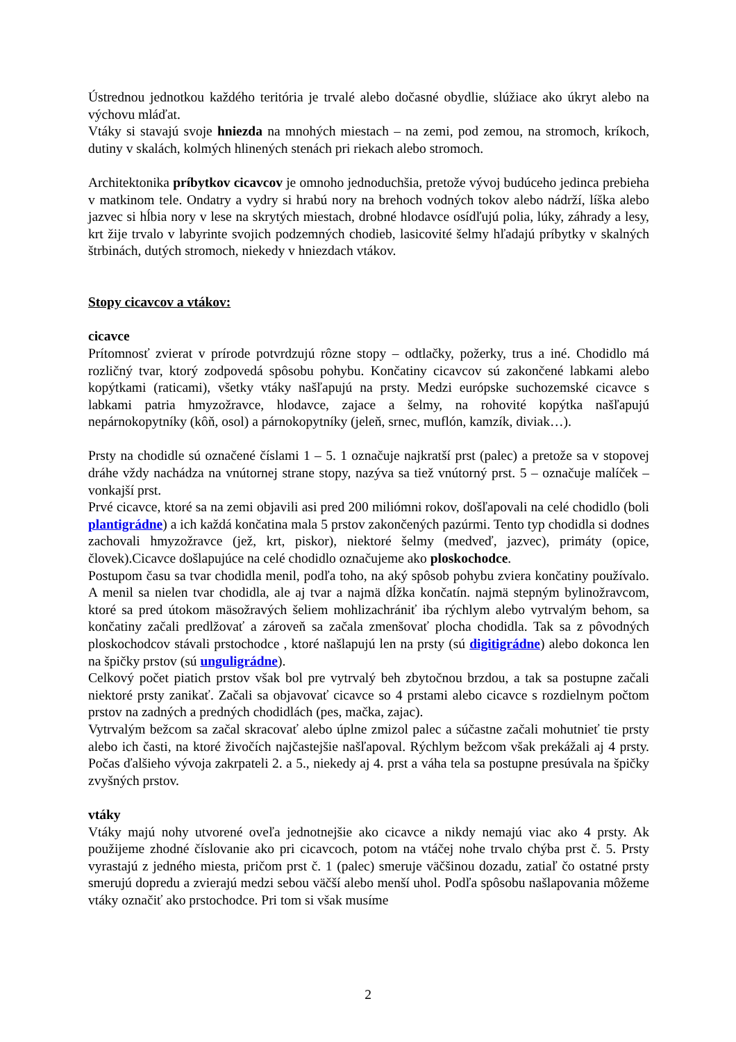Ústrednou jednotkou každého teritória je trvalé alebo dočasné obydlie, slúžiace ako úkryt alebo na výchovu mláďat.
Vtáky si stavajú svoje hniezda na mnohých miestach – na zemi, pod zemou, na stromoch, kríkoch, dutiny v skalách, kolmých hlinených stenách pri riekach alebo stromoch.
Architektonika príbytkov cicavcov je omnoho jednoduchšia, pretože vývoj budúceho jedinca prebieha v matkinom tele. Ondatry a vydry si hrabú nory na brehoch vodných tokov alebo nádrží, líška alebo jazvec si hĺbia nory v lese na skrytých miestach, drobné hlodavce osídľujú polia, lúky, záhrady a lesy, krt žije trvalo v labyrinte svojich podzemných chodieb, lasicovité šelmy hľadajú príbytky v skalných štrbinách, dutých stromoch, niekedy v hniezdach vtákov.
Stopy cicavcov a vtákov:
cicavce
Prítomnosť zvierat v prírode potvrdzujú rôzne stopy – odtlačky, požerky, trus a iné. Chodidlo má rozličný tvar, ktorý zodpovedá spôsobu pohybu. Končatiny cicavcov sú zakončené labkami alebo kopýtkami (raticami), všetky vtáky našľapujú na prsty. Medzi európske suchozemské cicavce s labkami patria hmyzožravce, hlodavce, zajace a šelmy, na rohovité kopýtka našľapujú nepárnokopytníky (kôň, osol) a párnokopytníky (jeleň, srnec, muflón, kamzík, diviak…).
Prsty na chodidle sú označené číslami 1 – 5. 1 označuje najkratší prst (palec) a pretože sa v stopovej dráhe vždy nachádza na vnútornej strane stopy, nazýva sa tiež vnútorný prst. 5 – označuje malíček – vonkajší prst.
Prvé cicavce, ktoré sa na zemi objavili asi pred 200 miliómni rokov, došľapovali na celé chodidlo (boli plantigrádne) a ich každá končatina mala 5 prstov zakončených pazúrmi. Tento typ chodidla si dodnes zachovali hmyzožravce (jež, krt, piskor), niektoré šelmy (medveď, jazvec), primáty (opice, človek).Cicavce došlapujúce na celé chodidlo označujeme ako ploskochodce.
Postupom času sa tvar chodidla menil, podľa toho, na aký spôsob pohybu zviera končatiny používalo. A menil sa nielen tvar chodidla, ale aj tvar a najmä dĺžka končatín. najmä stepným bylinožravcom, ktoré sa pred útokom mäsožravých šeliem mohlizachrániť iba rýchlym alebo vytrvalým behom, sa končatiny začali predlžovať a zároveň sa začala zmenšovať plocha chodidla. Tak sa z pôvodných ploskochodcov stávali prstochodce , ktoré našlapujú len na prsty (sú digitigrádne) alebo dokonca len na špičky prstov (sú unguligrádne).
Celkový počet piatich prstov však bol pre vytrvalý beh zbytočnou brzdou, a tak sa postupne začali niektoré prsty zanikať. Začali sa objavovať cicavce so 4 prstami alebo cicavce s rozdielnym počtom prstov na zadných a predných chodidlách (pes, mačka, zajac).
Vytrvalým bežcom sa začal skracovať alebo úplne zmizol palec a súčastne začali mohutnieť tie prsty alebo ich časti, na ktoré živočích najčastejšie našľapoval. Rýchlym bežcom však prekážali aj 4 prsty. Počas ďalšieho vývoja zakrpateli 2. a 5., niekedy aj 4. prst a váha tela sa postupne presúvala na špičky zvyšných prstov.
vtáky
Vtáky majú nohy utvorené oveľa jednotnejšie ako cicavce a nikdy nemajú viac ako 4 prsty. Ak použijeme zhodné číslovanie ako pri cicavcoch, potom na vtáčej nohe trvalo chýba prst č. 5. Prsty vyrastajú z jedného miesta, pričom prst č. 1 (palec) smeruje väčšinou dozadu, zatiaľ čo ostatné prsty smerujú dopredu a zvierajú medzi sebou väčší alebo menší uhol. Podľa spôsobu našlapovania môžeme vtáky označiť ako prstochodce. Pri tom si však musíme
2